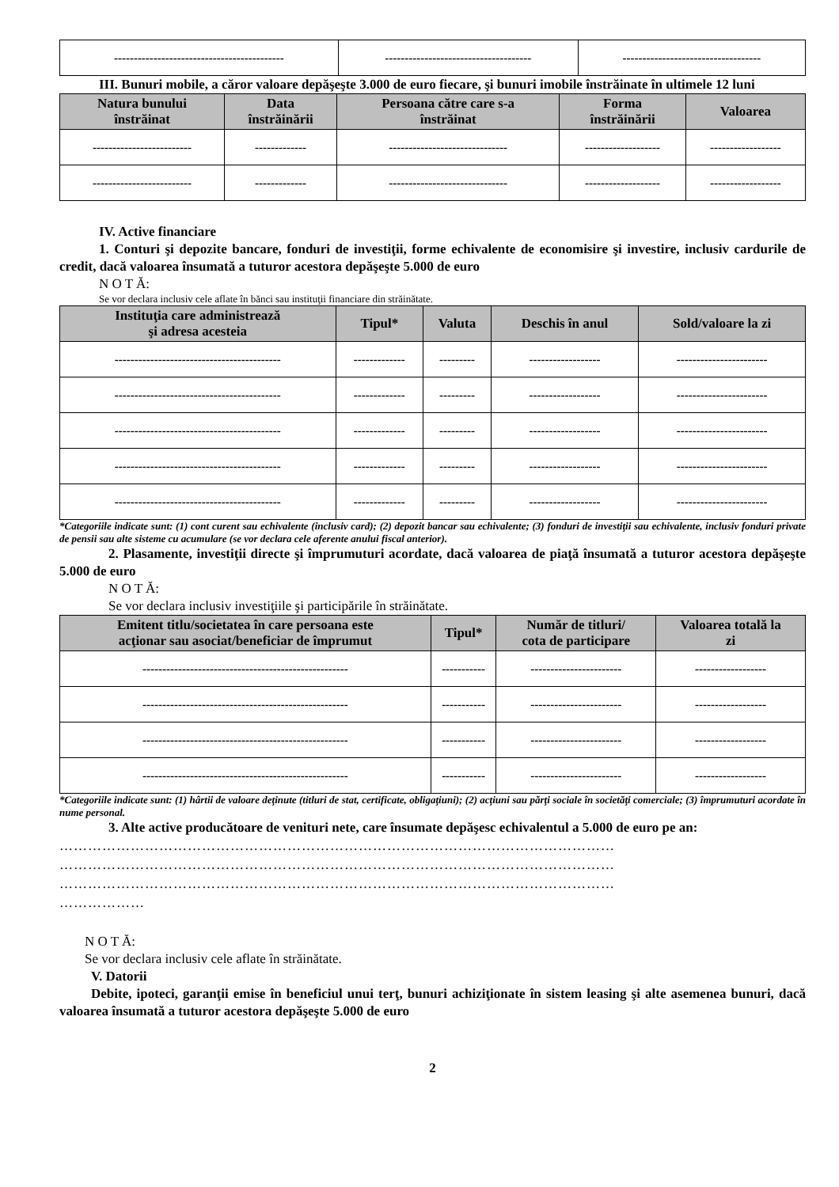| ------------------------------------------- | ------------------------------------- | ----------------------------------- |
III. Bunuri mobile, a căror valoare depăşeşte 3.000 de euro fiecare, şi bunuri imobile înstrăinate în ultimele 12 luni
| Natura bunului înstrăinat | Data înstrăinării | Persoana către care s-a înstrăinat | Forma înstrăinării | Valoarea |
| --- | --- | --- | --- | --- |
| ------------------------- | ------------- | ------------------------------ | ------------------- | ------------------ |
| ------------------------- | ------------- | ------------------------------ | ------------------- | ------------------ |
IV. Active financiare
1. Conturi şi depozite bancare, fonduri de investiţii, forme echivalente de economisire şi investire, inclusiv cardurile de credit, dacă valoarea însumată a tuturor acestora depăşeşte 5.000 de euro
N O T Ă:
Se vor declara inclusiv cele aflate în bănci sau instituţii financiare din străinătate.
| Instituţia care administrează şi adresa acesteia | Tipul* | Valuta | Deschis în anul | Sold/valoare la zi |
| --- | --- | --- | --- | --- |
| ------------------------------------------ | ------------- | --------- | ------------------ | ----------------------- |
| ------------------------------------------ | ------------- | --------- | ------------------ | ----------------------- |
| ------------------------------------------ | ------------- | --------- | ------------------ | ----------------------- |
| ------------------------------------------ | ------------- | --------- | ------------------ | ----------------------- |
| ------------------------------------------ | ------------- | --------- | ------------------ | ----------------------- |
*Categoriile indicate sunt: (1) cont curent sau echivalente (inclusiv card); (2) depozit bancar sau echivalente; (3) fonduri de investiţii sau echivalente, inclusiv fonduri private de pensii sau alte sisteme cu acumulare (se vor declara cele aferente anului fiscal anterior).
2. Plasamente, investiţii directe şi împrumuturi acordate, dacă valoarea de piaţă însumată a tuturor acestora depăşeşte 5.000 de euro
N O T Ă:
Se vor declara inclusiv investiţiile şi participările în străinătate.
| Emitent titlu/societatea în care persoana este acţionar sau asociat/beneficiar de împrumut | Tipul* | Număr de titluri/ cota de participare | Valoarea totală la zi |
| --- | --- | --- | --- |
| ---------------------------------------------------- | ----------- | ----------------------- | ------------------ |
| ---------------------------------------------------- | ----------- | ----------------------- | ------------------ |
| ---------------------------------------------------- | ----------- | ----------------------- | ------------------ |
| ---------------------------------------------------- | ----------- | ----------------------- | ------------------ |
*Categoriile indicate sunt: (1) hârtii de valoare deţinute (titluri de stat, certificate, obligaţiuni); (2) acţiuni sau părţi sociale în societăţi comerciale; (3) împrumuturi acordate în nume personal.
3. Alte active producătoare de venituri nete, care însumate depăşesc echivalentul a 5.000 de euro pe an:
………………………………………………………………………………………………………
………………………………………………………………………………………………………
………………………………………………………………………………………………………
………………
N O T Ă:
Se vor declara inclusiv cele aflate în străinătate.
V. Datorii
Debite, ipoteci, garanţii emise în beneficiul unui terţ, bunuri achiziţionate în sistem leasing şi alte asemenea bunuri, dacă valoarea însumată a tuturor acestora depăşeşte 5.000 de euro
2